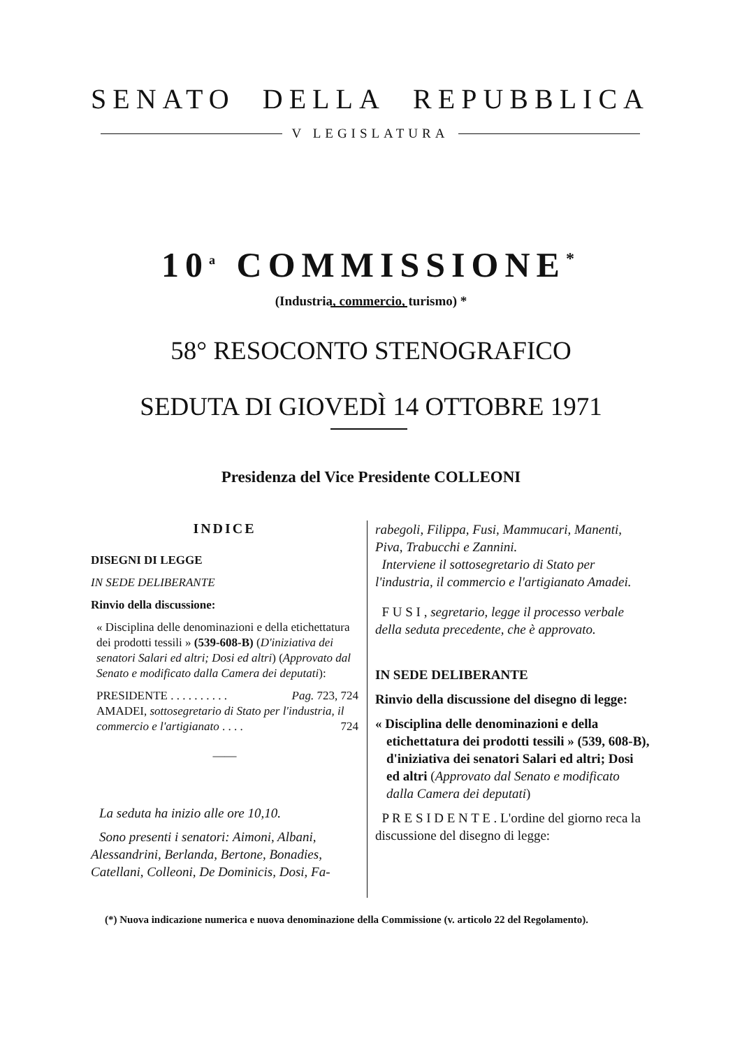SENATO DELLA REPUBBLICA
V LEGISLATURA
10<sup>a</sup> COMMISSIONE<sup>*</sup>
(Industria, commercio, turismo) *
58° RESOCONTO STENOGRAFICO
SEDUTA DI GIOVEDÌ 14 OTTOBRE 1971
Presidenza del Vice Presidente COLLEONI
INDICE
DISEGNI DI LEGGE
IN SEDE DELIBERANTE
Rinvio della discussione:
« Disciplina delle denominazioni e della etichettatura dei prodotti tessili » (539-608-B) (D'iniziativa dei senatori Salari ed altri; Dosi ed altri) (Approvato dal Senato e modificato dalla Camera dei deputati):
PRESIDENTE . . . . . . . . . . Pag. 723, 724
AMADEI, sottosegretario di Stato per l'industria, il commercio e l'artigianato . . . . 724
——
La seduta ha inizio alle ore 10,10.
Sono presenti i senatori: Aimoni, Albani, Alessandrini, Berlanda, Bertone, Bonadies, Catellani, Colleoni, De Dominicis, Dosi, Fa-
rabegoli, Filippa, Fusi, Mammucari, Manenti, Piva, Trabucchi e Zannini.
Interviene il sottosegretario di Stato per l'industria, il commercio e l'artigianato Amadei.
F U S I , segretario, legge il processo verbale della seduta precedente, che è approvato.
IN SEDE DELIBERANTE
Rinvio della discussione del disegno di legge:
« Disciplina delle denominazioni e della etichettatura dei prodotti tessili » (539, 608-B), d'iniziativa dei senatori Salari ed altri; Dosi ed altri (Approvato dal Senato e modificato dalla Camera dei deputati)
P R E S I D E N T E . L'ordine del giorno reca la discussione del disegno di legge:
(*) Nuova indicazione numerica e nuova denominazione della Commissione (v. articolo 22 del Regolamento).